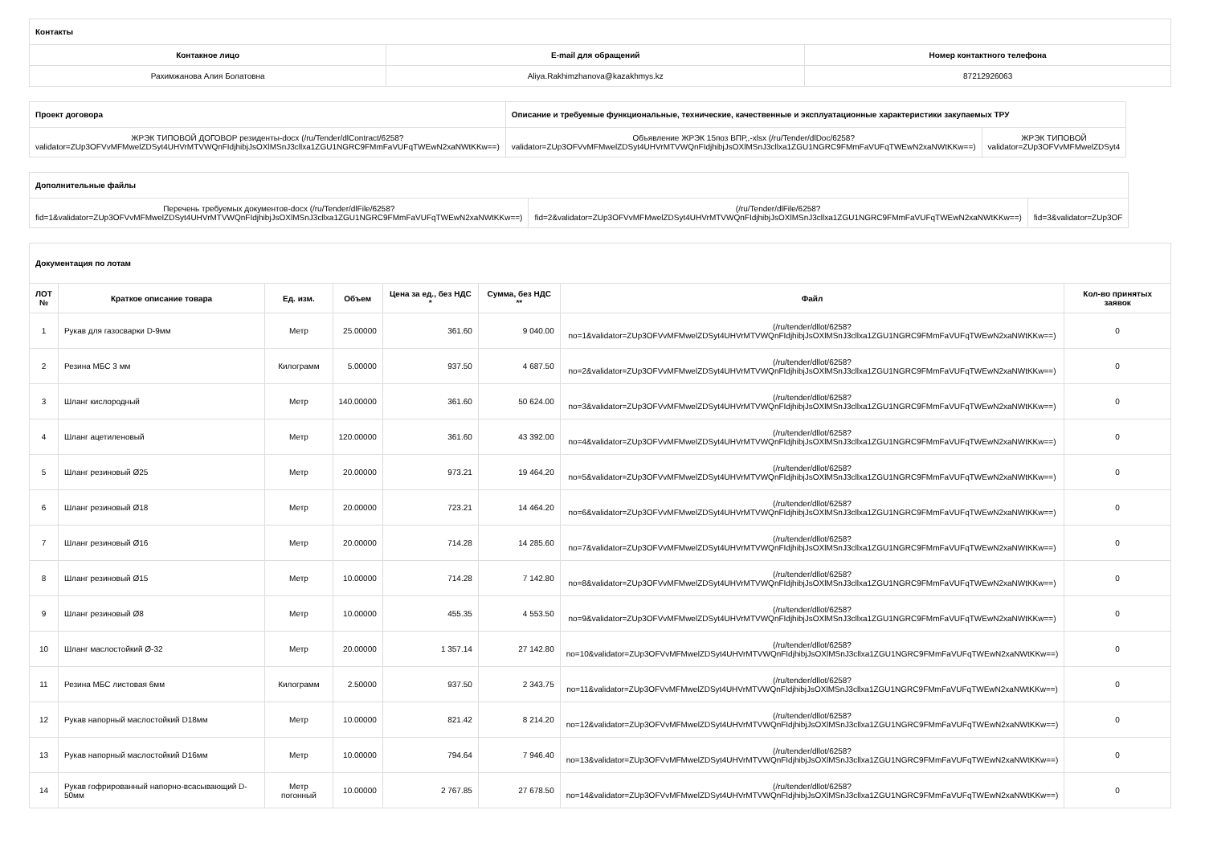| Контакты | | |
| Контакное лицо | E-mail для обращений | Номер контактного телефона |
| Рахимжанова Алия Болатовна | Aliya.Rakhimzhanova@kazakhmys.kz | 87212926063 |
| Проект договора | Описание и требуемые функциональные, технические, качественные и эксплуатационные характеристики закупаемых ТРУ | |
| ЖРЭК ТИПОВОЙ ДОГОВОР резиденты-docx (/ru/Tender/dlContract/6258? validator=ZUp3OFVvMFMwelZDSyt4UHVrMTVWQnFIdjhibjJsOXlMSnJ3cllxa1ZGU1NGRC9FMmFaVUFqTWEwN2xaNWtKKw==) | Объявление ЖРЭК 15поз ВПР,,-xlsx (/ru/Tender/dlDoc/6258? validator=ZUp3OFVvMFMwelZDSyt4UHVrMTVWQnFIdjhibjJsOXlMSnJ3cllxa1ZGU1NGRC9FMmFaVUFqTWEwN2xaNWtKKw==) | ЖРЭК ТИПОВОЙ validator=ZUp3OFVvMFMwelZDSyt4 |
| Дополнительные файлы | | |
| Перечень требуемых документов-docx (/ru/Tender/dlFile/6258? fid=1&validator=ZUp3OFVvMFMwelZDSyt4UHVrMTVWQnFIdjhibjJsOXlMSnJ3cllxa1ZGU1NGRC9FMmFaVUFqTWEwN2xaNWtKKw==) | (/ru/Tender/dlFile/6258? fid=2&validator=ZUp3OFVvMFMwelZDSyt4UHVrMTVWQnFIdjhibjJsOXlMSnJ3cllxa1ZGU1NGRC9FMmFaVUFqTWEwN2xaNWtKKw==) | fid=3&validator=ZUp3OF |
| Документация по лотам | | | | | | | |
| ЛОТ № | Краткое описание товара | Ед. изм. | Объем | Цена за ед., без НДС * | Сумма, без НДС ** | Файл | Кол-во принятых заявок |
| 1 | Рукав для газосварки D-9мм | Метр | 25.00000 | 361.60 | 9 040.00 | (/ru/tender/dllot/6258? no=1&validator=ZUp3OFVvMFMwelZDSyt4UHVrMTVWQnFIdjhibjJsOXlMSnJ3cllxa1ZGU1NGRC9FMmFaVUFqTWEwN2xaNWtKKw==) | 0 |
| 2 | Резина МБС 3 мм | Килограмм | 5.00000 | 937.50 | 4 687.50 | (/ru/tender/dllot/6258? no=2&validator=ZUp3OFVvMFMwelZDSyt4UHVrMTVWQnFIdjhibjJsOXlMSnJ3cllxa1ZGU1NGRC9FMmFaVUFqTWEwN2xaNWtKKw==) | 0 |
| 3 | Шланг кислородный | Метр | 140.00000 | 361.60 | 50 624.00 | (/ru/tender/dllot/6258? no=3&validator=ZUp3OFVvMFMwelZDSyt4UHVrMTVWQnFIdjhibjJsOXlMSnJ3cllxa1ZGU1NGRC9FMmFaVUFqTWEwN2xaNWtKKw==) | 0 |
| 4 | Шланг ацетиленовый | Метр | 120.00000 | 361.60 | 43 392.00 | (/ru/tender/dllot/6258? no=4&validator=ZUp3OFVvMFMwelZDSyt4UHVrMTVWQnFIdjhibjJsOXlMSnJ3cllxa1ZGU1NGRC9FMmFaVUFqTWEwN2xaNWtKKw==) | 0 |
| 5 | Шланг резиновый Ø25 | Метр | 20.00000 | 973.21 | 19 464.20 | (/ru/tender/dllot/6258? no=5&validator=ZUp3OFVvMFMwelZDSyt4UHVrMTVWQnFIdjhibjJsOXlMSnJ3cllxa1ZGU1NGRC9FMmFaVUFqTWEwN2xaNWtKKw==) | 0 |
| 6 | Шланг резиновый Ø18 | Метр | 20.00000 | 723.21 | 14 464.20 | (/ru/tender/dllot/6258? no=6&validator=ZUp3OFVvMFMwelZDSyt4UHVrMTVWQnFIdjhibjJsOXlMSnJ3cllxa1ZGU1NGRC9FMmFaVUFqTWEwN2xaNWtKKw==) | 0 |
| 7 | Шланг резиновый Ø16 | Метр | 20.00000 | 714.28 | 14 285.60 | (/ru/tender/dllot/6258? no=7&validator=ZUp3OFVvMFMwelZDSyt4UHVrMTVWQnFIdjhibjJsOXlMSnJ3cllxa1ZGU1NGRC9FMmFaVUFqTWEwN2xaNWtKKw==) | 0 |
| 8 | Шланг резиновый Ø15 | Метр | 10.00000 | 714.28 | 7 142.80 | (/ru/tender/dllot/6258? no=8&validator=ZUp3OFVvMFMwelZDSyt4UHVrMTVWQnFIdjhibjJsOXlMSnJ3cllxa1ZGU1NGRC9FMmFaVUFqTWEwN2xaNWtKKw==) | 0 |
| 9 | Шланг резиновый Ø8 | Метр | 10.00000 | 455.35 | 4 553.50 | (/ru/tender/dllot/6258? no=9&validator=ZUp3OFVvMFMwelZDSyt4UHVrMTVWQnFIdjhibjJsOXlMSnJ3cllxa1ZGU1NGRC9FMmFaVUFqTWEwN2xaNWtKKw==) | 0 |
| 10 | Шланг маслостойкий Ø-32 | Метр | 20.00000 | 1 357.14 | 27 142.80 | (/ru/tender/dllot/6258? no=10&validator=ZUp3OFVvMFMwelZDSyt4UHVrMTVWQnFIdjhibjJsOXlMSnJ3cllxa1ZGU1NGRC9FMmFaVUFqTWEwN2xaNWtKKw==) | 0 |
| 11 | Резина МБС листовая 6мм | Килограмм | 2.50000 | 937.50 | 2 343.75 | (/ru/tender/dllot/6258? no=11&validator=ZUp3OFVvMFMwelZDSyt4UHVrMTVWQnFIdjhibjJsOXlMSnJ3cllxa1ZGU1NGRC9FMmFaVUFqTWEwN2xaNWtKKw==) | 0 |
| 12 | Рукав напорный маслостойкий D18мм | Метр | 10.00000 | 821.42 | 8 214.20 | (/ru/tender/dllot/6258? no=12&validator=ZUp3OFVvMFMwelZDSyt4UHVrMTVWQnFIdjhibjJsOXlMSnJ3cllxa1ZGU1NGRC9FMmFaVUFqTWEwN2xaNWtKKw==) | 0 |
| 13 | Рукав напорный маслостойкий D16мм | Метр | 10.00000 | 794.64 | 7 946.40 | (/ru/tender/dllot/6258? no=13&validator=ZUp3OFVvMFMwelZDSyt4UHVrMTVWQnFIdjhibjJsOXlMSnJ3cllxa1ZGU1NGRC9FMmFaVUFqTWEwN2xaNWtKKw==) | 0 |
| 14 | Рукав гофрированный напорно-всасывающий D-50мм | Метр погонный | 10.00000 | 2 767.85 | 27 678.50 | (/ru/tender/dllot/6258? no=14&validator=ZUp3OFVvMFMwelZDSyt4UHVrMTVWQnFIdjhibjJsOXlMSnJ3cllxa1ZGU1NGRC9FMmFaVUFqTWEwN2xaNWtKKw==) | 0 |